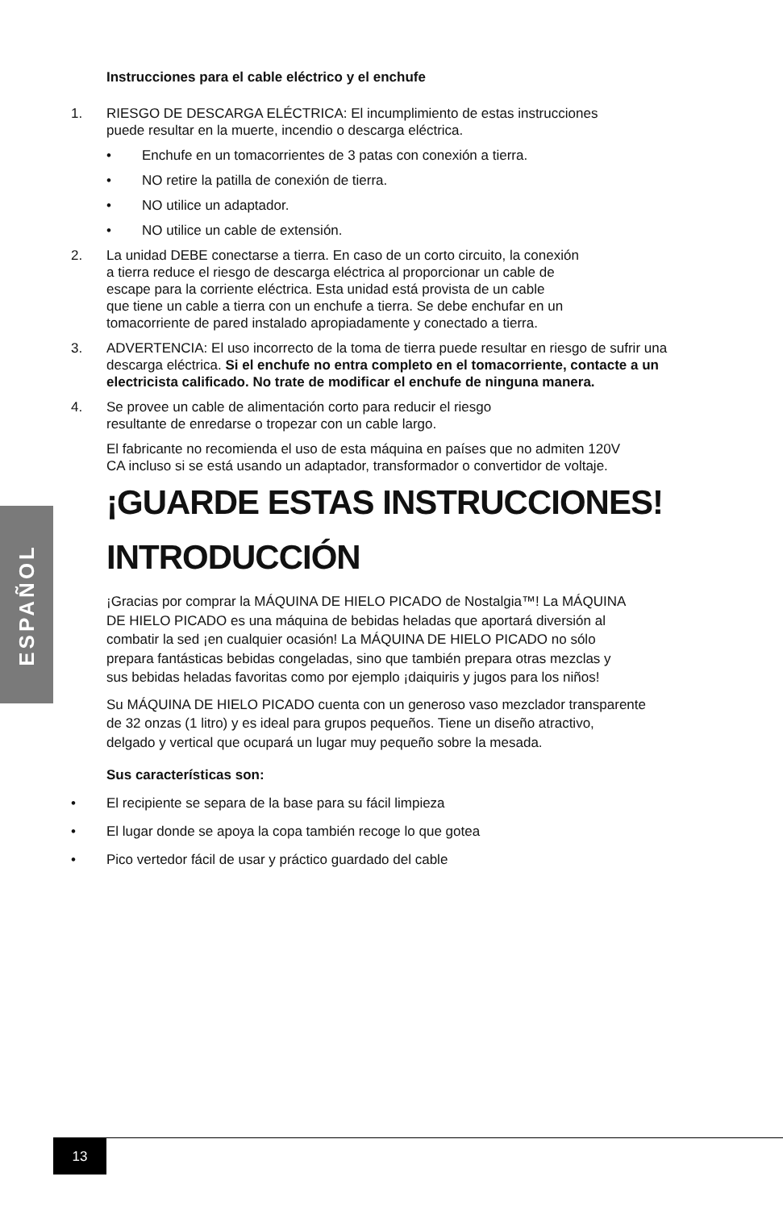ESPAÑOL
Instrucciones para el cable eléctrico y el enchufe
1. RIESGO DE DESCARGA ELÉCTRICA: El incumplimiento de estas instrucciones
puede resultar en la muerte, incendio o descarga eléctrica.
• Enchufe en un tomacorrientes de 3 patas con conexión a tierra.
• NO retire la patilla de conexión de tierra.
• NO utilice un adaptador.
• NO utilice un cable de extensión.
2. La unidad DEBE conectarse a tierra. En caso de un corto circuito, la conexión
a tierra reduce el riesgo de descarga eléctrica al proporcionar un cable de
escape para la corriente eléctrica. Esta unidad está provista de un cable
que tiene un cable a tierra con un enchufe a tierra. Se debe enchufar en un
tomacorriente de pared instalado apropiadamente y conectado a tierra.
3. ADVERTENCIA: El uso incorrecto de la toma de tierra puede resultar en riesgo de sufrir una descarga eléctrica. Si el enchufe no entra completo en el tomacorriente, contacte a un electricista calificado. No trate de modificar el enchufe de ninguna manera.
4. Se provee un cable de alimentación corto para reducir el riesgo
resultante de enredarse o tropezar con un cable largo.
El fabricante no recomienda el uso de esta máquina en países que no admiten 120V
CA incluso si se está usando un adaptador, transformador o convertidor de voltaje.
¡GUARDE ESTAS INSTRUCCIONES!
INTRODUCCIÓN
¡Gracias por comprar la MÁQUINA DE HIELO PICADO de Nostalgia™! La MÁQUINA
DE HIELO PICADO es una máquina de bebidas heladas que aportará diversión al
combatir la sed ¡en cualquier ocasión! La MÁQUINA DE HIELO PICADO no sólo
prepara fantásticas bebidas congeladas, sino que también prepara otras mezclas y
sus bebidas heladas favoritas como por ejemplo ¡daiquiris y jugos para los niños!
Su MÁQUINA DE HIELO PICADO cuenta con un generoso vaso mezclador transparente
de 32 onzas (1 litro) y es ideal para grupos pequeños. Tiene un diseño atractivo,
delgado y vertical que ocupará un lugar muy pequeño sobre la mesada.
Sus características son:
• El recipiente se separa de la base para su fácil limpieza
• El lugar donde se apoya la copa también recoge lo que gotea
• Pico vertedor fácil de usar y práctico guardado del cable
13